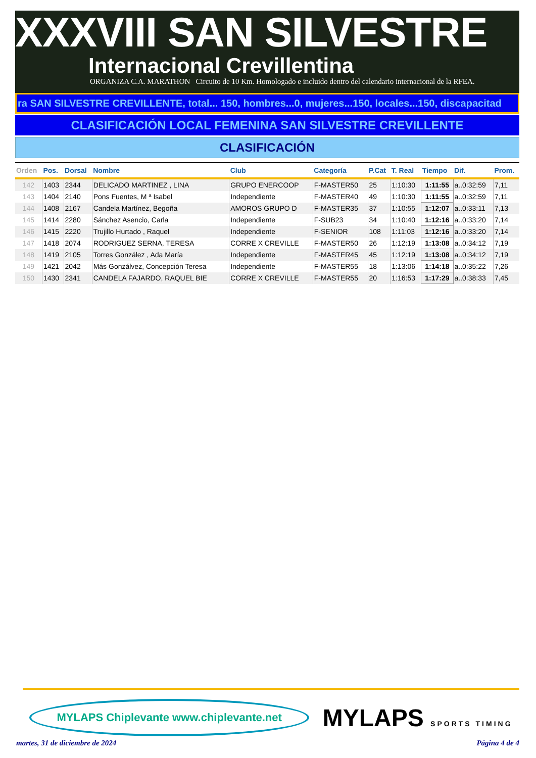XXXVIII SAN SILVESTRE
Internacional Crevillentina
ORGANIZA C.A. MARATHON Circuito de 10 Km. Homologado e incluido dentro del calendario internacional de la RFEA.
ra SAN SILVESTRE CREVILLENTE, total... 150, hombres...0, mujeres...150, locales...150, discapacitad
CLASIFICACIÓN LOCAL FEMENINA SAN SILVESTRE CREVILLENTE
CLASIFICACIÓN
| Orden | Pos. | Dorsal | Nombre | Club | Categoría | P.Cat | T. Real | Tiempo | Dif. | Prom. |
| --- | --- | --- | --- | --- | --- | --- | --- | --- | --- | --- |
| 142 | 1403 | 2344 | DELICADO MARTINEZ , LINA | GRUPO ENERCOOP | F-MASTER50 | 25 | 1:10:30 | 1:11:55 | a..0:32:59 | 7,11 |
| 143 | 1404 | 2140 | Pons Fuentes, M ª Isabel | Independiente | F-MASTER40 | 49 | 1:10:30 | 1:11:55 | a..0:32:59 | 7,11 |
| 144 | 1408 | 2167 | Candela Martínez, Begoña | AMOROS GRUPO D | F-MASTER35 | 37 | 1:10:55 | 1:12:07 | a..0:33:11 | 7,13 |
| 145 | 1414 | 2280 | Sánchez Asencio, Carla | Independiente | F-SUB23 | 34 | 1:10:40 | 1:12:16 | a..0:33:20 | 7,14 |
| 146 | 1415 | 2220 | Trujillo Hurtado , Raquel | Independiente | F-SENIOR | 108 | 1:11:03 | 1:12:16 | a..0:33:20 | 7,14 |
| 147 | 1418 | 2074 | RODRIGUEZ SERNA, TERESA | CORRE X CREVILLE | F-MASTER50 | 26 | 1:12:19 | 1:13:08 | a..0:34:12 | 7,19 |
| 148 | 1419 | 2105 | Torres González , Ada María | Independiente | F-MASTER45 | 45 | 1:12:19 | 1:13:08 | a..0:34:12 | 7,19 |
| 149 | 1421 | 2042 | Más Gonzálvez, Concepción Teresa | Independiente | F-MASTER55 | 18 | 1:13:06 | 1:14:18 | a..0:35:22 | 7,26 |
| 150 | 1430 | 2341 | CANDELA FAJARDO, RAQUEL BIE | CORRE X CREVILLE | F-MASTER55 | 20 | 1:16:53 | 1:17:29 | a..0:38:33 | 7,45 |
MYLAPS Chiplevante www.chiplevante.net
MYLAPS SPORTS TIMING
martes, 31 de diciembre de 2024 Página 4 de 4